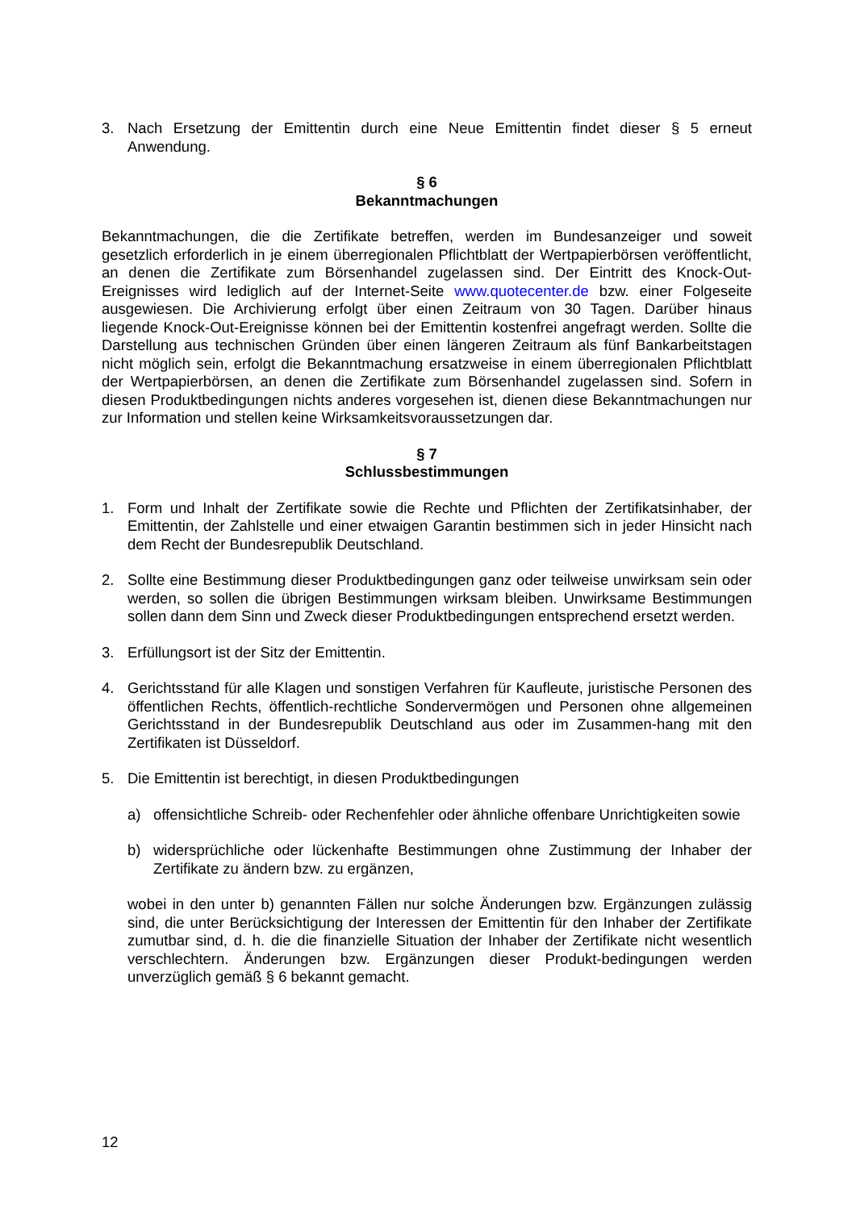3. Nach Ersetzung der Emittentin durch eine Neue Emittentin findet dieser § 5 erneut Anwendung.
§ 6
Bekanntmachungen
Bekanntmachungen, die die Zertifikate betreffen, werden im Bundesanzeiger und soweit gesetzlich erforderlich in je einem überregionalen Pflichtblatt der Wertpapierbörsen veröffentlicht, an denen die Zertifikate zum Börsenhandel zugelassen sind. Der Eintritt des Knock-Out-Ereignisses wird lediglich auf der Internet-Seite www.quotecenter.de bzw. einer Folgeseite ausgewiesen. Die Archivierung erfolgt über einen Zeitraum von 30 Tagen. Darüber hinaus liegende Knock-Out-Ereignisse können bei der Emittentin kostenfrei angefragt werden. Sollte die Darstellung aus technischen Gründen über einen längeren Zeitraum als fünf Bankarbeitstagen nicht möglich sein, erfolgt die Bekanntmachung ersatzweise in einem überregionalen Pflichtblatt der Wertpapierbörsen, an denen die Zertifikate zum Börsenhandel zugelassen sind. Sofern in diesen Produktbedingungen nichts anderes vorgesehen ist, dienen diese Bekanntmachungen nur zur Information und stellen keine Wirksamkeitsvoraussetzungen dar.
§ 7
Schlussbestimmungen
1. Form und Inhalt der Zertifikate sowie die Rechte und Pflichten der Zertifikatsinhaber, der Emittentin, der Zahlstelle und einer etwaigen Garantin bestimmen sich in jeder Hinsicht nach dem Recht der Bundesrepublik Deutschland.
2. Sollte eine Bestimmung dieser Produktbedingungen ganz oder teilweise unwirksam sein oder werden, so sollen die übrigen Bestimmungen wirksam bleiben. Unwirksame Bestimmungen sollen dann dem Sinn und Zweck dieser Produktbedingungen entsprechend ersetzt werden.
3. Erfüllungsort ist der Sitz der Emittentin.
4. Gerichtsstand für alle Klagen und sonstigen Verfahren für Kaufleute, juristische Personen des öffentlichen Rechts, öffentlich-rechtliche Sondervermögen und Personen ohne allgemeinen Gerichtsstand in der Bundesrepublik Deutschland aus oder im Zusammen-hang mit den Zertifikaten ist Düsseldorf.
5. Die Emittentin ist berechtigt, in diesen Produktbedingungen
a) offensichtliche Schreib- oder Rechenfehler oder ähnliche offenbare Unrichtigkeiten sowie
b) widersprüchliche oder lückenhafte Bestimmungen ohne Zustimmung der Inhaber der Zertifikate zu ändern bzw. zu ergänzen,
wobei in den unter b) genannten Fällen nur solche Änderungen bzw. Ergänzungen zulässig sind, die unter Berücksichtigung der Interessen der Emittentin für den Inhaber der Zertifikate zumutbar sind, d. h. die die finanzielle Situation der Inhaber der Zertifikate nicht wesentlich verschlechtern. Änderungen bzw. Ergänzungen dieser Produkt-bedingungen werden unverzüglich gemäß § 6 bekannt gemacht.
12